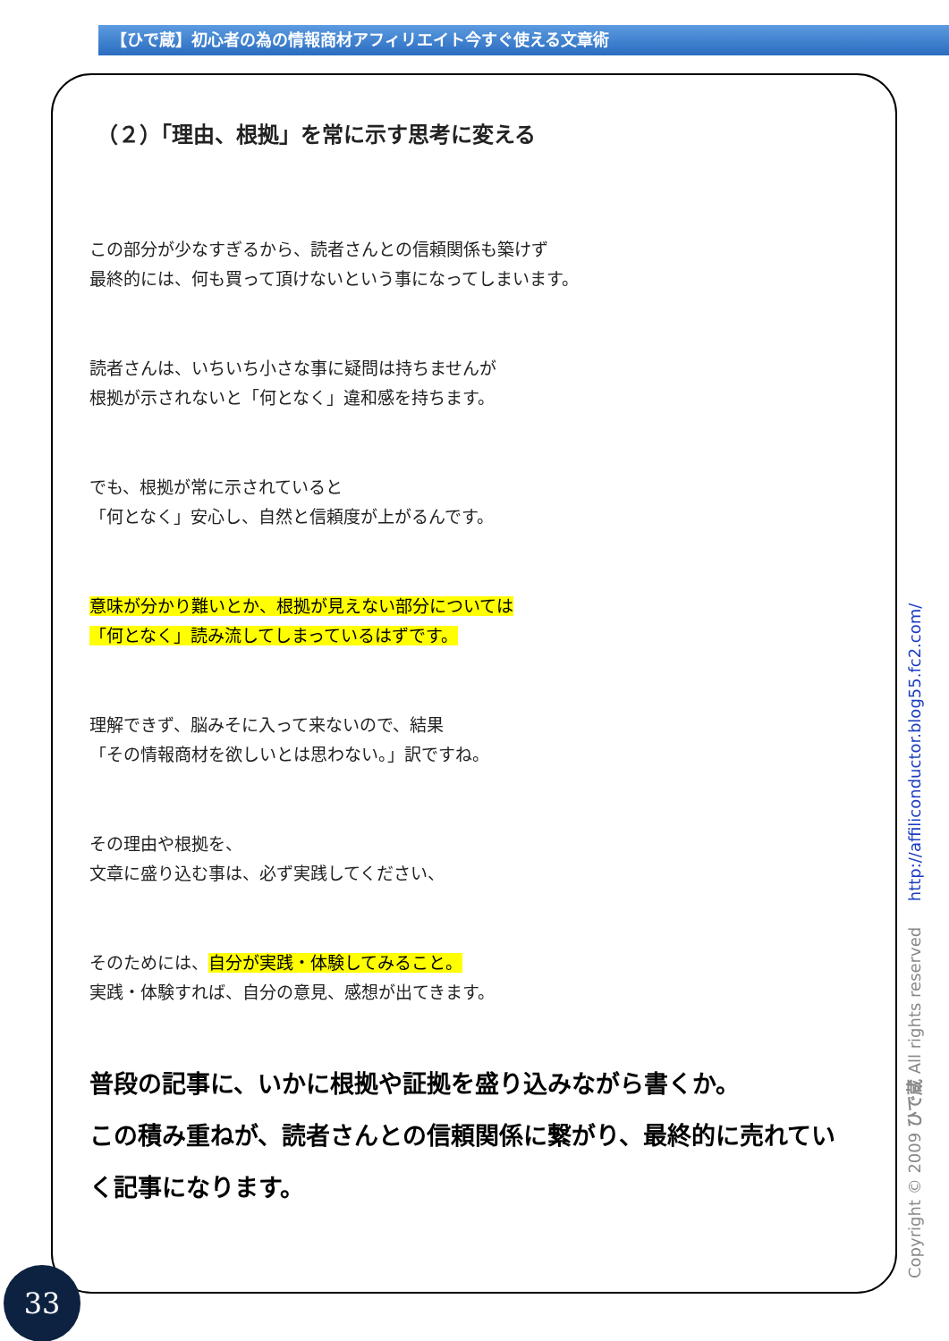【ひで蔵】初心者の為の情報商材アフィリエイト今すぐ使える文章術
（２）「理由、根拠」を常に示す思考に変える
この部分が少なすぎるから、読者さんとの信頼関係も築けず
最終的には、何も買って頂けないという事になってしまいます。
読者さんは、いちいち小さな事に疑問は持ちませんが
根拠が示されないと「何となく」違和感を持ちます。
でも、根拠が常に示されていると
「何となく」安心し、自然と信頼度が上がるんです。
意味が分かり難いとか、根拠が見えない部分については
「何となく」読み流してしまっているはずです。
理解できず、脳みそに入って来ないので、結果
「その情報商材を欲しいとは思わない。」訳ですね。
その理由や根拠を、
文章に盛り込む事は、必ず実践してください、
そのためには、自分が実践・体験してみること。
実践・体験すれば、自分の意見、感想が出てきます。
普段の記事に、いかに根拠や証拠を盛り込みながら書くか。
この積み重ねが、読者さんとの信頼関係に繋がり、最終的に売れていく記事になります。
Copyright © 2009 ひで蔵 All rights reserved http://affiliconductor.blog55.fc2.com/
33